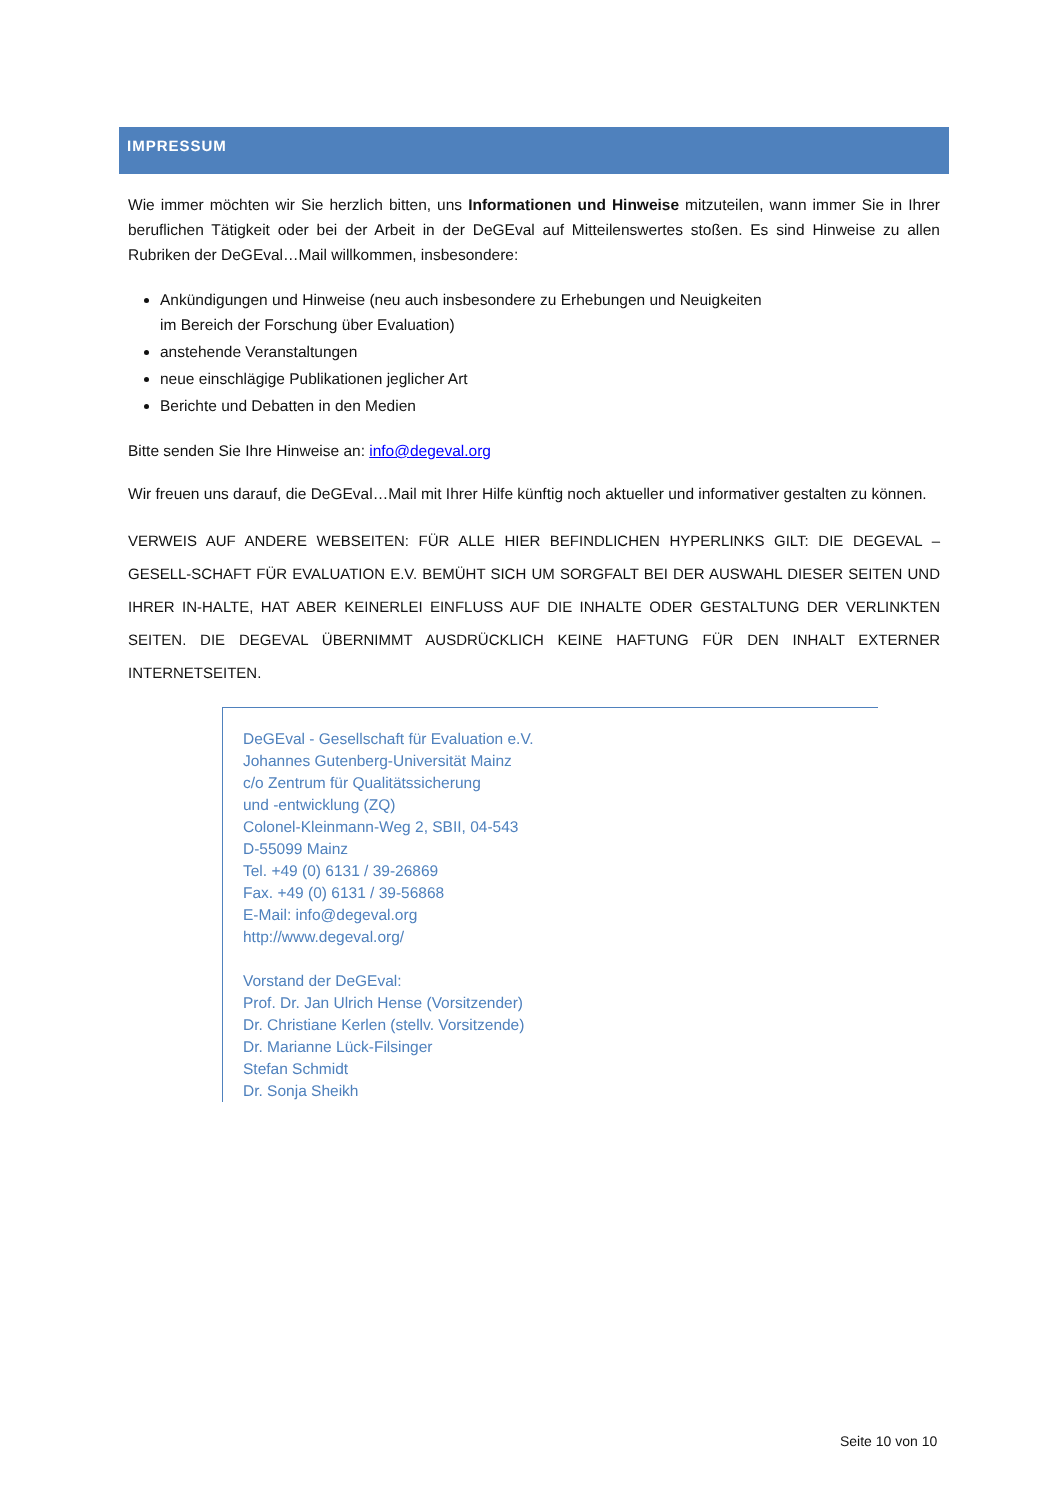IMPRESSUM
Wie immer möchten wir Sie herzlich bitten, uns Informationen und Hinweise mitzuteilen, wann immer Sie in Ihrer beruflichen Tätigkeit oder bei der Arbeit in der DeGEval auf Mitteilenswertes stoßen. Es sind Hinweise zu allen Rubriken der DeGEval…Mail willkommen, insbesondere:
Ankündigungen und Hinweise (neu auch insbesondere zu Erhebungen und Neuigkeiten
im Bereich der Forschung über Evaluation)
anstehende Veranstaltungen
neue einschlägige Publikationen jeglicher Art
Berichte und Debatten in den Medien
Bitte senden Sie Ihre Hinweise an: info@degeval.org
Wir freuen uns darauf, die DeGEval…Mail mit Ihrer Hilfe künftig noch aktueller und informativer gestalten zu können.
VERWEIS AUF ANDERE WEBSEITEN: FÜR ALLE HIER BEFINDLICHEN HYPERLINKS GILT: DIE DEGEVAL – GESELL-SCHAFT FÜR EVALUATION E.V. BEMÜHT SICH UM SORGFALT BEI DER AUSWAHL DIESER SEITEN UND IHRER IN-HALTE, HAT ABER KEINERLEI EINFLUSS AUF DIE INHALTE ODER GESTALTUNG DER VERLINKTEN SEITEN. DIE DEGEVAL ÜBERNIMMT AUSDRÜCKLICH KEINE HAFTUNG FÜR DEN INHALT EXTERNER INTERNETSEITEN.
DeGEval - Gesellschaft für Evaluation e.V.
Johannes Gutenberg-Universität Mainz
c/o Zentrum für Qualitätssicherung
und -entwicklung (ZQ)
Colonel-Kleinmann-Weg 2, SBII, 04-543
D-55099 Mainz
Tel. +49 (0) 6131 / 39-26869
Fax. +49 (0) 6131 / 39-56868
E-Mail: info@degeval.org
http://www.degeval.org/
Vorstand der DeGEval:
Prof. Dr. Jan Ulrich Hense (Vorsitzender)
Dr. Christiane Kerlen (stellv. Vorsitzende)
Dr. Marianne Lück-Filsinger
Stefan Schmidt
Dr. Sonja Sheikh
Seite 10 von 10